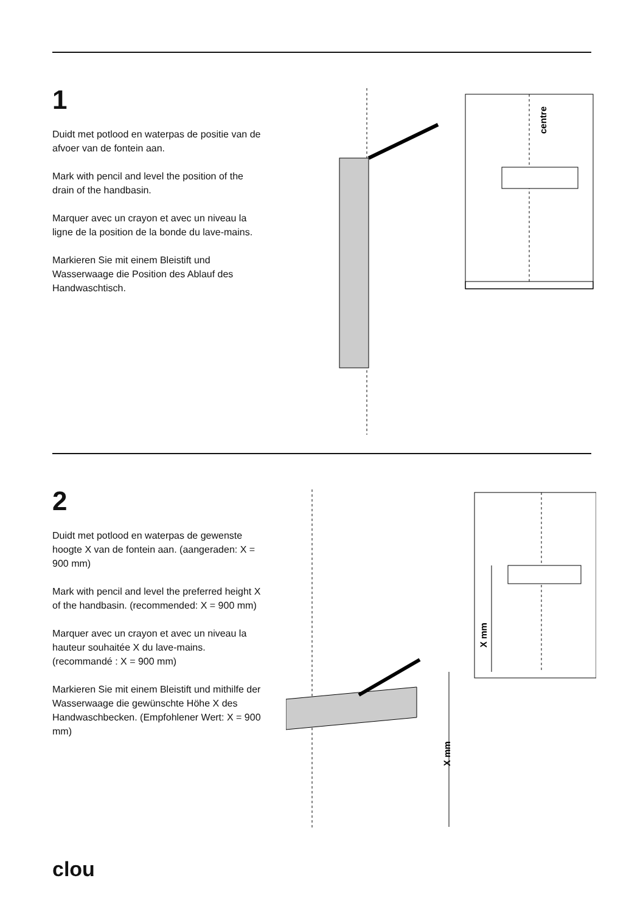1
Duidt met potlood en waterpas de positie van de afvoer van de fontein aan.
Mark with pencil and level the position of the drain of the handbasin.
Marquer avec un crayon et avec un niveau la ligne de la position de la bonde du lave-mains.
Markieren Sie mit einem Bleistift und Wasserwaage die Position des Ablauf des Handwaschtisch.
centre
2
Duidt met potlood en waterpas de gewenste hoogte X van de fontein aan. (aangeraden: X = 900 mm)
Mark with pencil and level the preferred height X of the handbasin. (recommended: X = 900 mm)
Marquer avec un crayon et avec un niveau la hauteur souhaitée X du lave-mains. (recommandé : X = 900 mm)
Markieren Sie mit einem Bleistift und mithilfe der Wasserwaage die gewünschte Höhe X des Handwaschbecken. (Empfohlener Wert: X = 900 mm)
X mm
X mm
clou